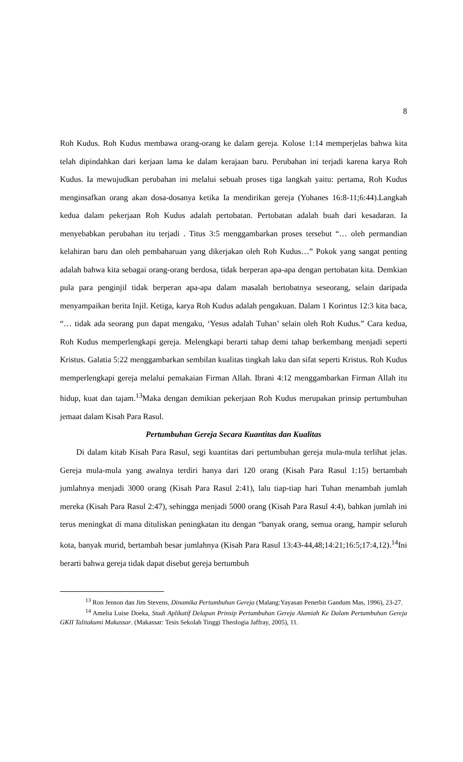8
Roh Kudus. Roh Kudus membawa orang-orang ke dalam gereja. Kolose 1:14 memperjelas bahwa kita telah dipindahkan dari kerjaan lama ke dalam kerajaan baru. Perubahan ini terjadi karena karya Roh Kudus. Ia mewujudkan perubahan ini melalui sebuah proses tiga langkah yaitu: pertama, Roh Kudus menginsafkan orang akan dosa-dosanya ketika Ia mendirikan gereja (Yohanes 16:8-11;6:44).Langkah kedua dalam pekerjaan Roh Kudus adalah pertobatan. Pertobatan adalah buah dari kesadaran. Ia menyebabkan perubahan itu terjadi . Titus 3:5 menggambarkan proses tersebut “… oleh permandian kelahiran baru dan oleh pembaharuan yang dikerjakan oleh Roh Kudus…” Pokok yang sangat penting adalah bahwa kita sebagai orang-orang berdosa, tidak berperan apa-apa dengan pertobatan kita. Demkian pula para penginjil tidak berperan apa-apa dalam masalah bertobatnya seseorang, selain daripada menyampaikan berita Injil. Ketiga, karya Roh Kudus adalah pengakuan. Dalam 1 Korintus 12:3 kita baca, “… tidak ada seorang pun dapat mengaku, ‘Yesus adalah Tuhan’ selain oleh Roh Kudus.” Cara kedua, Roh Kudus memperlengkapi gereja. Melengkapi berarti tahap demi tahap berkembang menjadi seperti Kristus. Galatia 5:22 menggambarkan sembilan kualitas tingkah laku dan sifat seperti Kristus. Roh Kudus memperlengkapi gereja melalui pemakaian Firman Allah. Ibrani 4:12 menggambarkan Firman Allah itu hidup, kuat dan tajam.<sup>13</sup>Maka dengan demikian pekerjaan Roh Kudus merupakan prinsip pertumbuhan jemaat dalam Kisah Para Rasul.
Pertumbuhan Gereja Secara Kuantitas dan Kualitas
Di dalam kitab Kisah Para Rasul, segi kuantitas dari pertumbuhan gereja mula-mula terlihat jelas. Gereja mula-mula yang awalnya terdiri hanya dari 120 orang (Kisah Para Rasul 1:15) bertambah jumlahnya menjadi 3000 orang (Kisah Para Rasul 2:41), lalu tiap-tiap hari Tuhan menambah jumlah mereka (Kisah Para Rasul 2:47), sehingga menjadi 5000 orang (Kisah Para Rasul 4:4), bahkan jumlah ini terus meningkat di mana dituliskan peningkatan itu dengan “banyak orang, semua orang, hampir seluruh kota, banyak murid, bertambah besar jumlahnya (Kisah Para Rasul 13:43-44,48;14:21;16:5;17:4,12).<sup>14</sup>Ini berarti bahwa gereja tidak dapat disebut gereja bertumbuh
<sup>13</sup> Ron Jenson dan Jim Stevens, Dinamika Pertumbuhan Gereja (Malang:Yayasan Penerbit Gandum Mas, 1996), 23-27.
<sup>14</sup> Amelia Luise Doeka, Studi Aplikatif Delapan Prinsip Pertumbuhan Gereja Alamiah Ke Dalam Pertumbuhan Gereja GKII Talitakumi Makassar. (Makassar: Tesis Sekolah Tinggi Theologia Jaffray, 2005), 11.